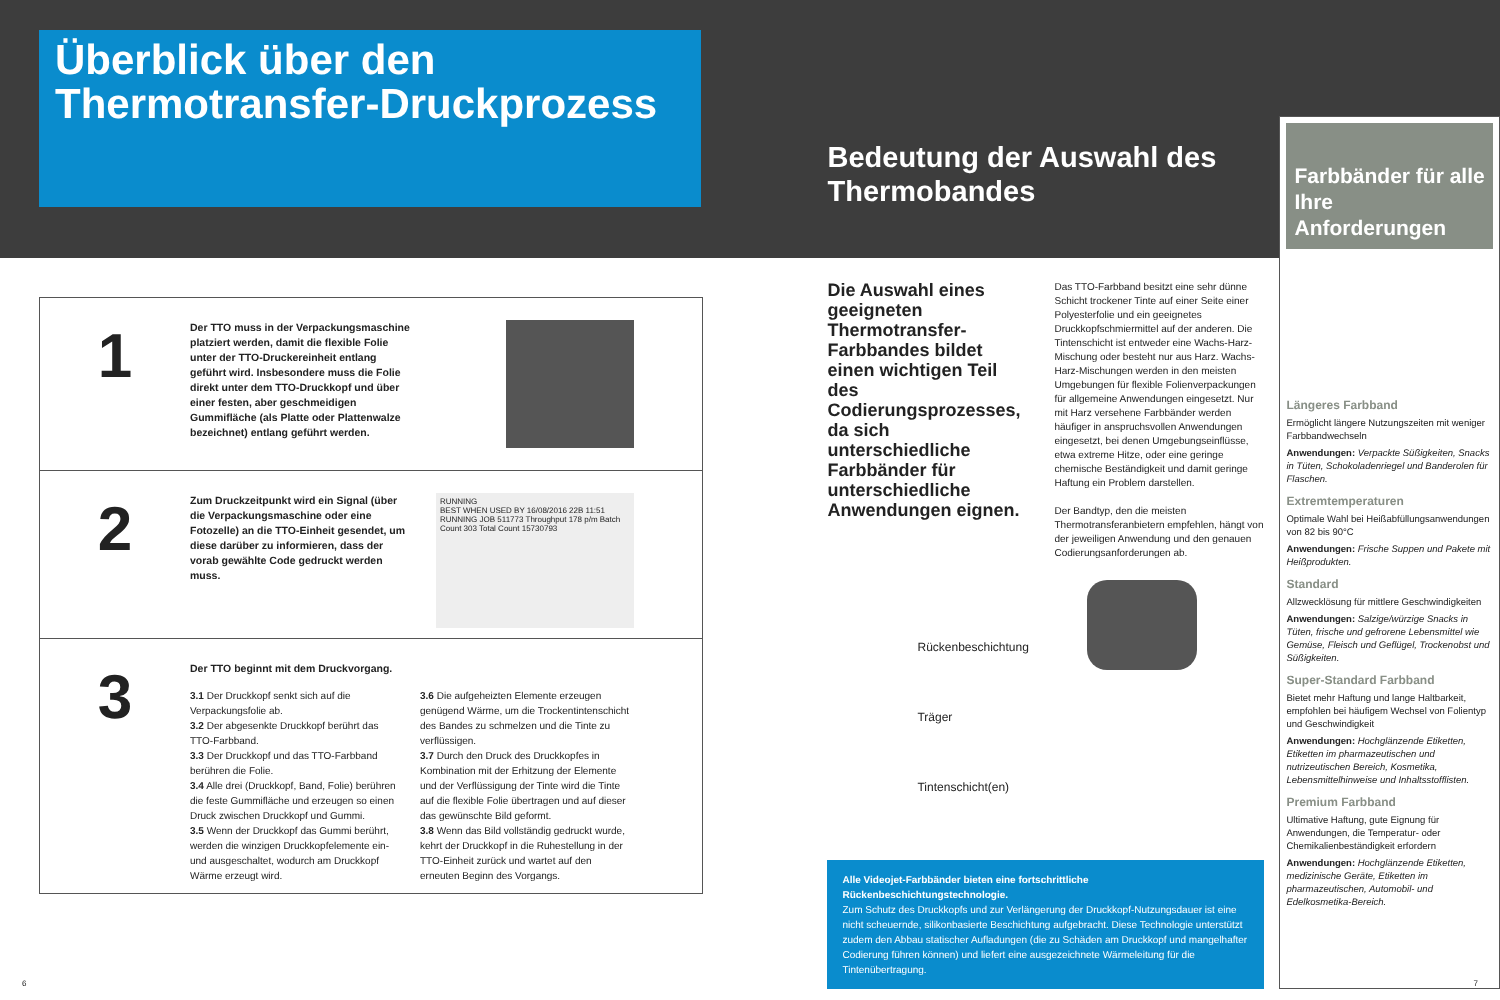Überblick über den Thermotransfer-Druckprozess
1
Der TTO muss in der Verpackungsmaschine platziert werden, damit die flexible Folie unter der TTO-Druckereinheit entlang geführt wird. Insbesondere muss die Folie direkt unter dem TTO-Druckkopf und über einer festen, aber geschmeidigen Gummifläche (als Platte oder Plattenwalze bezeichnet) entlang geführt werden.
2
Zum Druckzeitpunkt wird ein Signal (über die Verpackungsmaschine oder eine Fotozelle) an die TTO-Einheit gesendet, um diese darüber zu informieren, dass der vorab gewählte Code gedruckt werden muss.
RUNNING
BEST WHEN USED BY 16/08/2016 22B 11:51
RUNNING JOB 511773 Throughput 178 p/m Batch Count 303 Total Count 15730793
3
Der TTO beginnt mit dem Druckvorgang.
3.1 Der Druckkopf senkt sich auf die Verpackungsfolie ab.
3.2 Der abgesenkte Druckkopf berührt das TTO-Farbband.
3.3 Der Druckkopf und das TTO-Farbband berühren die Folie.
3.4 Alle drei (Druckkopf, Band, Folie) berühren die feste Gummifläche und erzeugen so einen Druck zwischen Druckkopf und Gummi.
3.5 Wenn der Druckkopf das Gummi berührt, werden die winzigen Druckkopfelemente ein- und ausgeschaltet, wodurch am Druckkopf Wärme erzeugt wird.
3.6 Die aufgeheizten Elemente erzeugen genügend Wärme, um die Trockentintenschicht des Bandes zu schmelzen und die Tinte zu verflüssigen.
3.7 Durch den Druck des Druckkopfes in Kombination mit der Erhitzung der Elemente und der Verflüssigung der Tinte wird die Tinte auf die flexible Folie übertragen und auf dieser das gewünschte Bild geformt.
3.8 Wenn das Bild vollständig gedruckt wurde, kehrt der Druckkopf in die Ruhestellung in der TTO-Einheit zurück und wartet auf den erneuten Beginn des Vorgangs.
Bedeutung der Auswahl des Thermobandes
Die Auswahl eines geeigneten Thermotransfer-Farbbandes bildet einen wichtigen Teil des Codierungsprozesses, da sich unterschiedliche Farbbänder für unterschiedliche Anwendungen eignen.
Das TTO-Farbband besitzt eine sehr dünne Schicht trockener Tinte auf einer Seite einer Polyesterfolie und ein geeignetes Druckkopfschmiermittel auf der anderen. Die Tintenschicht ist entweder eine Wachs-Harz-Mischung oder besteht nur aus Harz. Wachs-Harz-Mischungen werden in den meisten Umgebungen für flexible Folienverpackungen für allgemeine Anwendungen eingesetzt. Nur mit Harz versehene Farbbänder werden häufiger in anspruchsvollen Anwendungen eingesetzt, bei denen Umgebungseinflüsse, etwa extreme Hitze, oder eine geringe chemische Beständigkeit und damit geringe Haftung ein Problem darstellen.
Der Bandtyp, den die meisten Thermotransferanbietern empfehlen, hängt von der jeweiligen Anwendung und den genauen Codierungsanforderungen ab.
Rückenbeschichtung
Träger
Tintenschicht(en)
Alle Videojet-Farbbänder bieten eine fortschrittliche Rückenbeschichtungstechnologie.
Zum Schutz des Druckkopfs und zur Verlängerung der Druckkopf-Nutzungsdauer ist eine nicht scheuernde, silikonbasierte Beschichtung aufgebracht. Diese Technologie unterstützt zudem den Abbau statischer Aufladungen (die zu Schäden am Druckkopf und mangelhafter Codierung führen können) und liefert eine ausgezeichnete Wärmeleitung für die Tintenübertragung.
Farbbänder für alle Ihre Anforderungen
Längeres Farbband
Ermöglicht längere Nutzungszeiten mit weniger Farbbandwechseln
Anwendungen: Verpackte Süßigkeiten, Snacks in Tüten, Schokoladenriegel und Banderolen für Flaschen.
Extremtemperaturen
Optimale Wahl bei Heißabfüllungsanwendungen von 82 bis 90°C
Anwendungen: Frische Suppen und Pakete mit Heißprodukten.
Standard
Allzwecklösung für mittlere Geschwindigkeiten
Anwendungen: Salzige/würzige Snacks in Tüten, frische und gefrorene Lebensmittel wie Gemüse, Fleisch und Geflügel, Trockenobst und Süßigkeiten.
Super-Standard Farbband
Bietet mehr Haftung und lange Haltbarkeit, empfohlen bei häufigem Wechsel von Folientyp und Geschwindigkeit
Anwendungen: Hochglänzende Etiketten, Etiketten im pharmazeutischen und nutrizeutischen Bereich, Kosmetika, Lebensmittelhinweise und Inhaltsstofflisten.
Premium Farbband
Ultimative Haftung, gute Eignung für Anwendungen, die Temperatur- oder Chemikalienbeständigkeit erfordern
Anwendungen: Hochglänzende Etiketten, medizinische Geräte, Etiketten im pharmazeutischen, Automobil- und Edelkosmetika-Bereich.
6 7